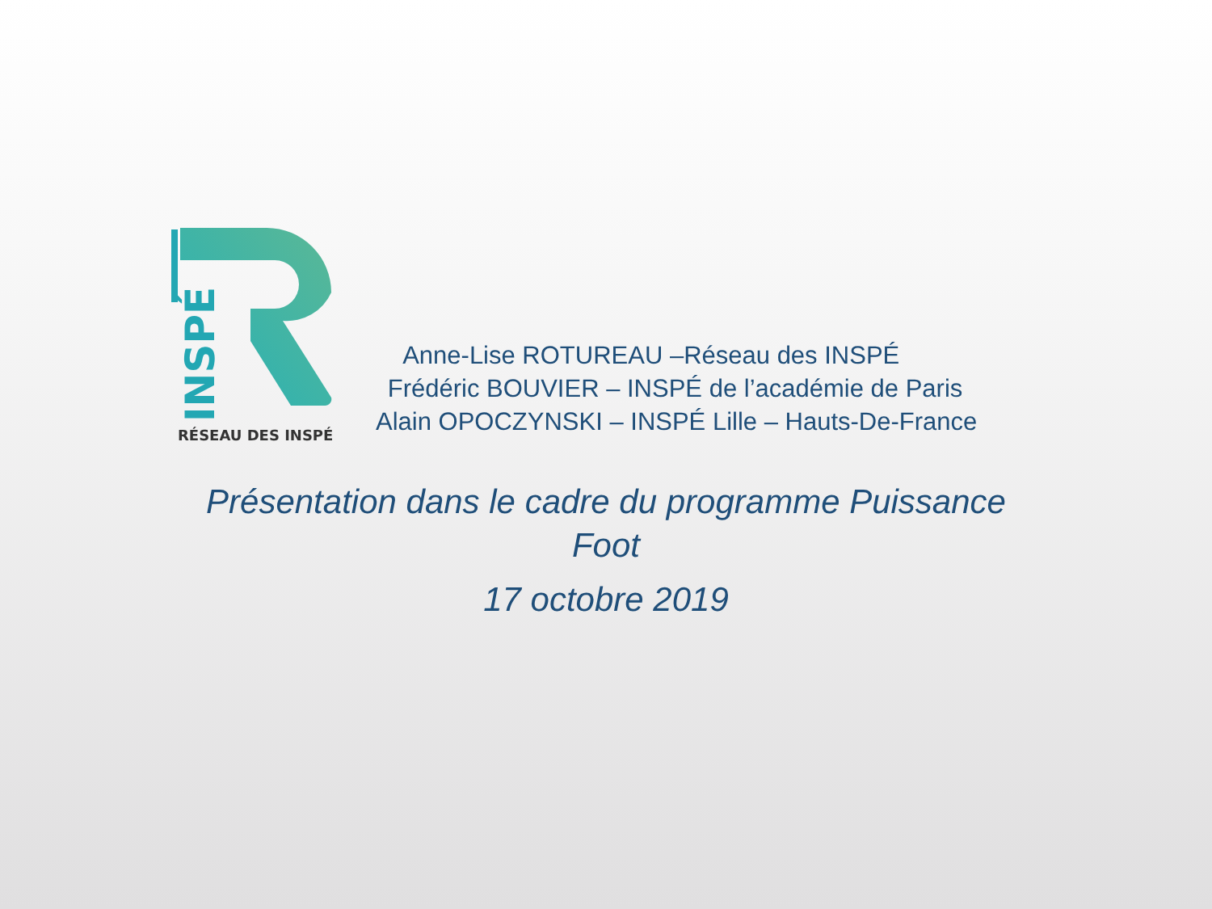INSPÉ
RÉSEAU DES INSPÉ
Anne-Lise ROTUREAU –Réseau des INSPÉ
Frédéric BOUVIER – INSPÉ de l’académie de Paris
Alain OPOCZYNSKI – INSPÉ Lille – Hauts-De-France
Présentation dans le cadre du programme Puissance
Foot
17 octobre 2019